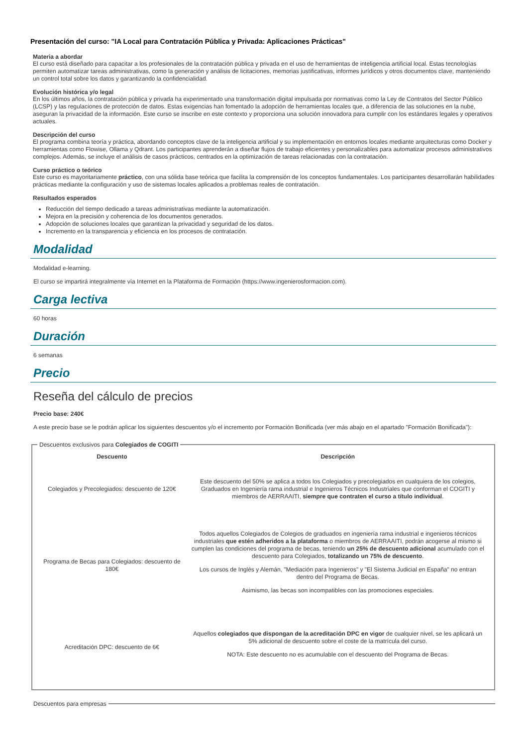Presentación del curso: "IA Local para Contratación Pública y Privada: Aplicaciones Prácticas"
Materia a abordar
El curso está diseñado para capacitar a los profesionales de la contratación pública y privada en el uso de herramientas de inteligencia artificial local. Estas tecnologías permiten automatizar tareas administrativas, como la generación y análisis de licitaciones, memorias justificativas, informes jurídicos y otros documentos clave, manteniendo un control total sobre los datos y garantizando la confidencialidad.
Evolución histórica y/o legal
En los últimos años, la contratación pública y privada ha experimentado una transformación digital impulsada por normativas como la Ley de Contratos del Sector Público (LCSP) y las regulaciones de protección de datos. Estas exigencias han fomentado la adopción de herramientas locales que, a diferencia de las soluciones en la nube, aseguran la privacidad de la información. Este curso se inscribe en este contexto y proporciona una solución innovadora para cumplir con los estándares legales y operativos actuales.
Descripción del curso
El programa combina teoría y práctica, abordando conceptos clave de la inteligencia artificial y su implementación en entornos locales mediante arquitecturas como Docker y herramientas como Flowise, Ollama y Qdrant. Los participantes aprenderán a diseñar flujos de trabajo eficientes y personalizables para automatizar procesos administrativos complejos. Además, se incluye el análisis de casos prácticos, centrados en la optimización de tareas relacionadas con la contratación.
Curso práctico o teórico
Este curso es mayoritariamente práctico, con una sólida base teórica que facilita la comprensión de los conceptos fundamentales. Los participantes desarrollarán habilidades prácticas mediante la configuración y uso de sistemas locales aplicados a problemas reales de contratación.
Resultados esperados
Reducción del tiempo dedicado a tareas administrativas mediante la automatización.
Mejora en la precisión y coherencia de los documentos generados.
Adopción de soluciones locales que garantizan la privacidad y seguridad de los datos.
Incremento en la transparencia y eficiencia en los procesos de contratación.
Modalidad
Modalidad e-learning.
El curso se impartirá integralmente vía Internet en la Plataforma de Formación (https://www.ingenierosformacion.com).
Carga lectiva
60 horas
Duración
6 semanas
Precio
Reseña del cálculo de precios
Precio base: 240€
A este precio base se le podrán aplicar los siguientes descuentos y/o el incremento por Formación Bonificada (ver más abajo en el apartado "Formación Bonificada"):
Descuentos exclusivos para Colegiados de COGITI
| Descuento | Descripción |
| --- | --- |
| Colegiados y Precolegiados: descuento de 120€ | Este descuento del 50% se aplica a todos los Colegiados y precolegiados en cualquiera de los colegios, Graduados en Ingeniería rama industrial e Ingenieros Técnicos Industriales que conforman el COGITI y miembros de AERRAAITI, siempre que contraten el curso a título individual . |
| Programa de Becas para Colegiados: descuento de 180€ | Todos aquellos Colegiados de Colegios de graduados en ingeniería rama industrial e ingenieros técnicos industriales que estén adheridos a la plataforma o miembros de AERRAAITI, podrán acogerse al mismo si cumplen las condiciones del programa de becas , teniendo un 25% de descuento adicional acumulado con el descuento para Colegiados, totalizando un 75% de descuento . Los cursos de Inglés y Alemán, "Mediación para Ingenieros" y "El Sistema Judicial en España" no entran dentro del Programa de Becas. Asimismo, las becas son incompatibles con las promociones especiales. |
| Acreditación DPC: descuento de 6€ | Aquellos colegiados que dispongan de la acreditación DPC en vigor de cualquier nivel, se les aplicará un 5% adicional de descuento sobre el coste de la matrícula del curso. NOTA: Este descuento no es acumulable con el descuento del Programa de Becas. |
Descuentos para empresas